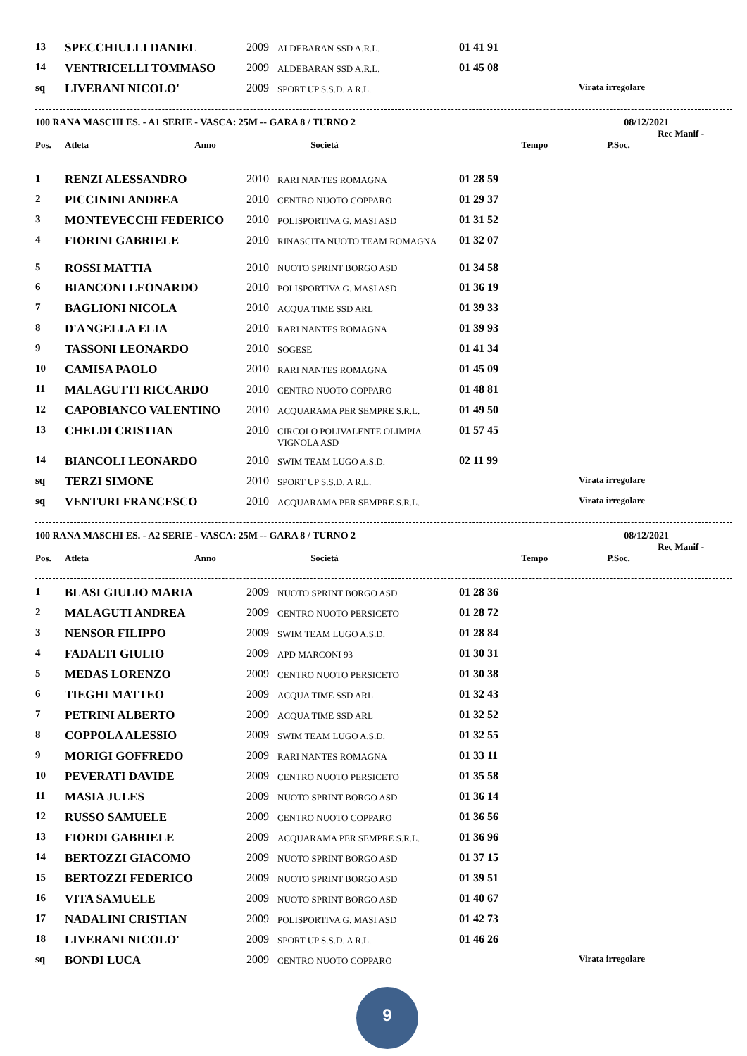| 13 | SPECCHIULLI DANIEL | 2009 | ALDEBARAN SSD A.R.L. | 01 41 91 | | |
| 14 | VENTRICELLI TOMMASO | 2009 | ALDEBARAN SSD A.R.L. | 01 45 08 | | |
| sq | LIVERANI NICOLO' | 2009 | SPORT UP S.S.D. A R.L. | | | Virata irregolare |
100 RANA MASCHI ES. - A1 SERIE - VASCA: 25M -- GARA 8 / TURNO 2 08/12/2021
Rec Manif -
| Pos. | Atleta | Anno | Società | Tempo | P.Soc. | |
| --- | --- | --- | --- | --- | --- | --- |
| 1 | RENZI ALESSANDRO | 2010 | RARI NANTES ROMAGNA | 01 28 59 | | |
| 2 | PICCININI ANDREA | 2010 | CENTRO NUOTO COPPARO | 01 29 37 | | |
| 3 | MONTEVECCHI FEDERICO | 2010 | POLISPORTIVA G. MASI ASD | 01 31 52 | | |
| 4 | FIORINI GABRIELE | 2010 | RINASCITA NUOTO TEAM ROMAGNA | 01 32 07 | | |
| 5 | ROSSI MATTIA | 2010 | NUOTO SPRINT BORGO ASD | 01 34 58 | | |
| 6 | BIANCONI LEONARDO | 2010 | POLISPORTIVA G. MASI ASD | 01 36 19 | | |
| 7 | BAGLIONI NICOLA | 2010 | ACQUA TIME SSD ARL | 01 39 33 | | |
| 8 | D'ANGELLA ELIA | 2010 | RARI NANTES ROMAGNA | 01 39 93 | | |
| 9 | TASSONI LEONARDO | 2010 | SOGESE | 01 41 34 | | |
| 10 | CAMISA PAOLO | 2010 | RARI NANTES ROMAGNA | 01 45 09 | | |
| 11 | MALAGUTTI RICCARDO | 2010 | CENTRO NUOTO COPPARO | 01 48 81 | | |
| 12 | CAPOBIANCO VALENTINO | 2010 | ACQUARAMA PER SEMPRE S.R.L. | 01 49 50 | | |
| 13 | CHELDI CRISTIAN | 2010 | CIRCOLO POLIVALENTE OLIMPIA VIGNOLA ASD | 01 57 45 | | |
| 14 | BIANCOLI LEONARDO | 2010 | SWIM TEAM LUGO A.S.D. | 02 11 99 | | |
| sq | TERZI SIMONE | 2010 | SPORT UP S.S.D. A R.L. | | | Virata irregolare |
| sq | VENTURI FRANCESCO | 2010 | ACQUARAMA PER SEMPRE S.R.L. | | | Virata irregolare |
100 RANA MASCHI ES. - A2 SERIE - VASCA: 25M -- GARA 8 / TURNO 2 08/12/2021
Rec Manif -
| Pos. | Atleta | Anno | Società | Tempo | P.Soc. | |
| --- | --- | --- | --- | --- | --- | --- |
| 1 | BLASI GIULIO MARIA | 2009 | NUOTO SPRINT BORGO ASD | 01 28 36 | | |
| 2 | MALAGUTI ANDREA | 2009 | CENTRO NUOTO PERSICETO | 01 28 72 | | |
| 3 | NENSOR FILIPPO | 2009 | SWIM TEAM LUGO A.S.D. | 01 28 84 | | |
| 4 | FADALTI GIULIO | 2009 | APD MARCONI 93 | 01 30 31 | | |
| 5 | MEDAS LORENZO | 2009 | CENTRO NUOTO PERSICETO | 01 30 38 | | |
| 6 | TIEGHI MATTEO | 2009 | ACQUA TIME SSD ARL | 01 32 43 | | |
| 7 | PETRINI ALBERTO | 2009 | ACQUA TIME SSD ARL | 01 32 52 | | |
| 8 | COPPOLA ALESSIO | 2009 | SWIM TEAM LUGO A.S.D. | 01 32 55 | | |
| 9 | MORIGI GOFFREDO | 2009 | RARI NANTES ROMAGNA | 01 33 11 | | |
| 10 | PEVERATI DAVIDE | 2009 | CENTRO NUOTO PERSICETO | 01 35 58 | | |
| 11 | MASIA JULES | 2009 | NUOTO SPRINT BORGO ASD | 01 36 14 | | |
| 12 | RUSSO SAMUELE | 2009 | CENTRO NUOTO COPPARO | 01 36 56 | | |
| 13 | FIORDI GABRIELE | 2009 | ACQUARAMA PER SEMPRE S.R.L. | 01 36 96 | | |
| 14 | BERTOZZI GIACOMO | 2009 | NUOTO SPRINT BORGO ASD | 01 37 15 | | |
| 15 | BERTOZZI FEDERICO | 2009 | NUOTO SPRINT BORGO ASD | 01 39 51 | | |
| 16 | VITA SAMUELE | 2009 | NUOTO SPRINT BORGO ASD | 01 40 67 | | |
| 17 | NADALINI CRISTIAN | 2009 | POLISPORTIVA G. MASI ASD | 01 42 73 | | |
| 18 | LIVERANI NICOLO' | 2009 | SPORT UP S.S.D. A R.L. | 01 46 26 | | |
| sq | BONDI LUCA | 2009 | CENTRO NUOTO COPPARO | | | Virata irregolare |
9